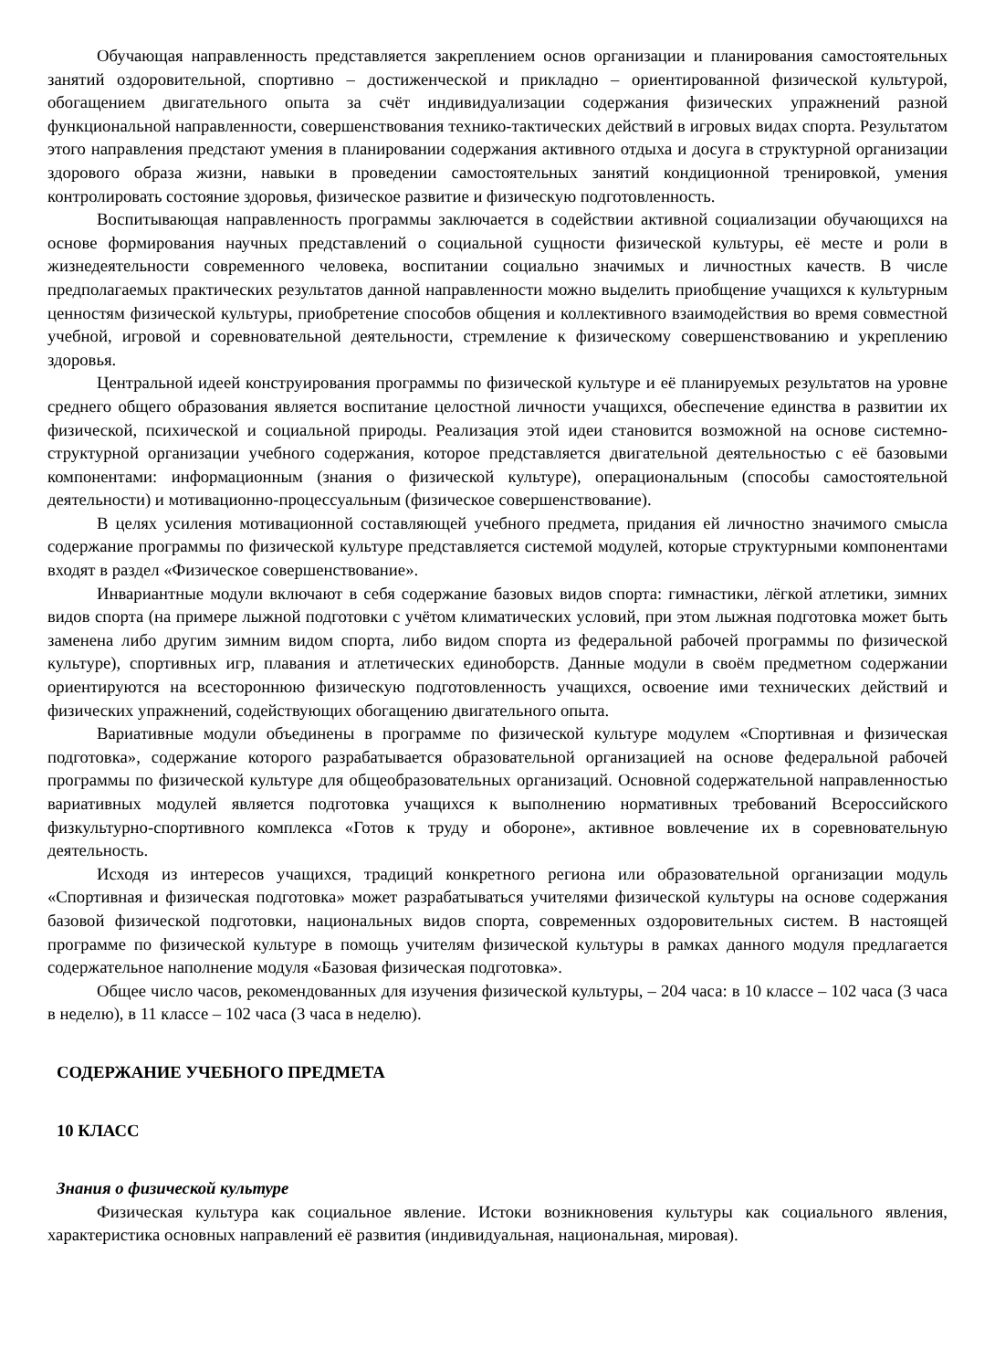Обучающая направленность представляется закреплением основ организации и планирования самостоятельных занятий оздоровительной, спортивно – достиженческой и прикладно – ориентированной физической культурой, обогащением двигательного опыта за счёт индивидуализации содержания физических упражнений разной функциональной направленности, совершенствования технико-тактических действий в игровых видах спорта. Результатом этого направления предстают умения в планировании содержания активного отдыха и досуга в структурной организации здорового образа жизни, навыки в проведении самостоятельных занятий кондиционной тренировкой, умения контролировать состояние здоровья, физическое развитие и физическую подготовленность.
Воспитывающая направленность программы заключается в содействии активной социализации обучающихся на основе формирования научных представлений о социальной сущности физической культуры, её месте и роли в жизнедеятельности современного человека, воспитании социально значимых и личностных качеств. В числе предполагаемых практических результатов данной направленности можно выделить приобщение учащихся к культурным ценностям физической культуры, приобретение способов общения и коллективного взаимодействия во время совместной учебной, игровой и соревновательной деятельности, стремление к физическому совершенствованию и укреплению здоровья.
Центральной идеей конструирования программы по физической культуре и её планируемых результатов на уровне среднего общего образования является воспитание целостной личности учащихся, обеспечение единства в развитии их физической, психической и социальной природы. Реализация этой идеи становится возможной на основе системно-структурной организации учебного содержания, которое представляется двигательной деятельностью с её базовыми компонентами: информационным (знания о физической культуре), операциональным (способы самостоятельной деятельности) и мотивационно-процессуальным (физическое совершенствование).
В целях усиления мотивационной составляющей учебного предмета, придания ей личностно значимого смысла содержание программы по физической культуре представляется системой модулей, которые структурными компонентами входят в раздел «Физическое совершенствование».
Инвариантные модули включают в себя содержание базовых видов спорта: гимнастики, лёгкой атлетики, зимних видов спорта (на примере лыжной подготовки с учётом климатических условий, при этом лыжная подготовка может быть заменена либо другим зимним видом спорта, либо видом спорта из федеральной рабочей программы по физической культуре), спортивных игр, плавания и атлетических единоборств. Данные модули в своём предметном содержании ориентируются на всестороннюю физическую подготовленность учащихся, освоение ими технических действий и физических упражнений, содействующих обогащению двигательного опыта.
Вариативные модули объединены в программе по физической культуре модулем «Спортивная и физическая подготовка», содержание которого разрабатывается образовательной организацией на основе федеральной рабочей программы по физической культуре для общеобразовательных организаций. Основной содержательной направленностью вариативных модулей является подготовка учащихся к выполнению нормативных требований Всероссийского физкультурно-спортивного комплекса «Готов к труду и обороне», активное вовлечение их в соревновательную деятельность.
Исходя из интересов учащихся, традиций конкретного региона или образовательной организации модуль «Спортивная и физическая подготовка» может разрабатываться учителями физической культуры на основе содержания базовой физической подготовки, национальных видов спорта, современных оздоровительных систем. В настоящей программе по физической культуре в помощь учителям физической культуры в рамках данного модуля предлагается содержательное наполнение модуля «Базовая физическая подготовка».
Общее число часов, рекомендованных для изучения физической культуры, – 204 часа: в 10 классе – 102 часа (3 часа в неделю), в 11 классе – 102 часа (3 часа в неделю).
СОДЕРЖАНИЕ УЧЕБНОГО ПРЕДМЕТА
10 КЛАСС
Знания о физической культуре
Физическая культура как социальное явление. Истоки возникновения культуры как социального явления, характеристика основных направлений её развития (индивидуальная, национальная, мировая).